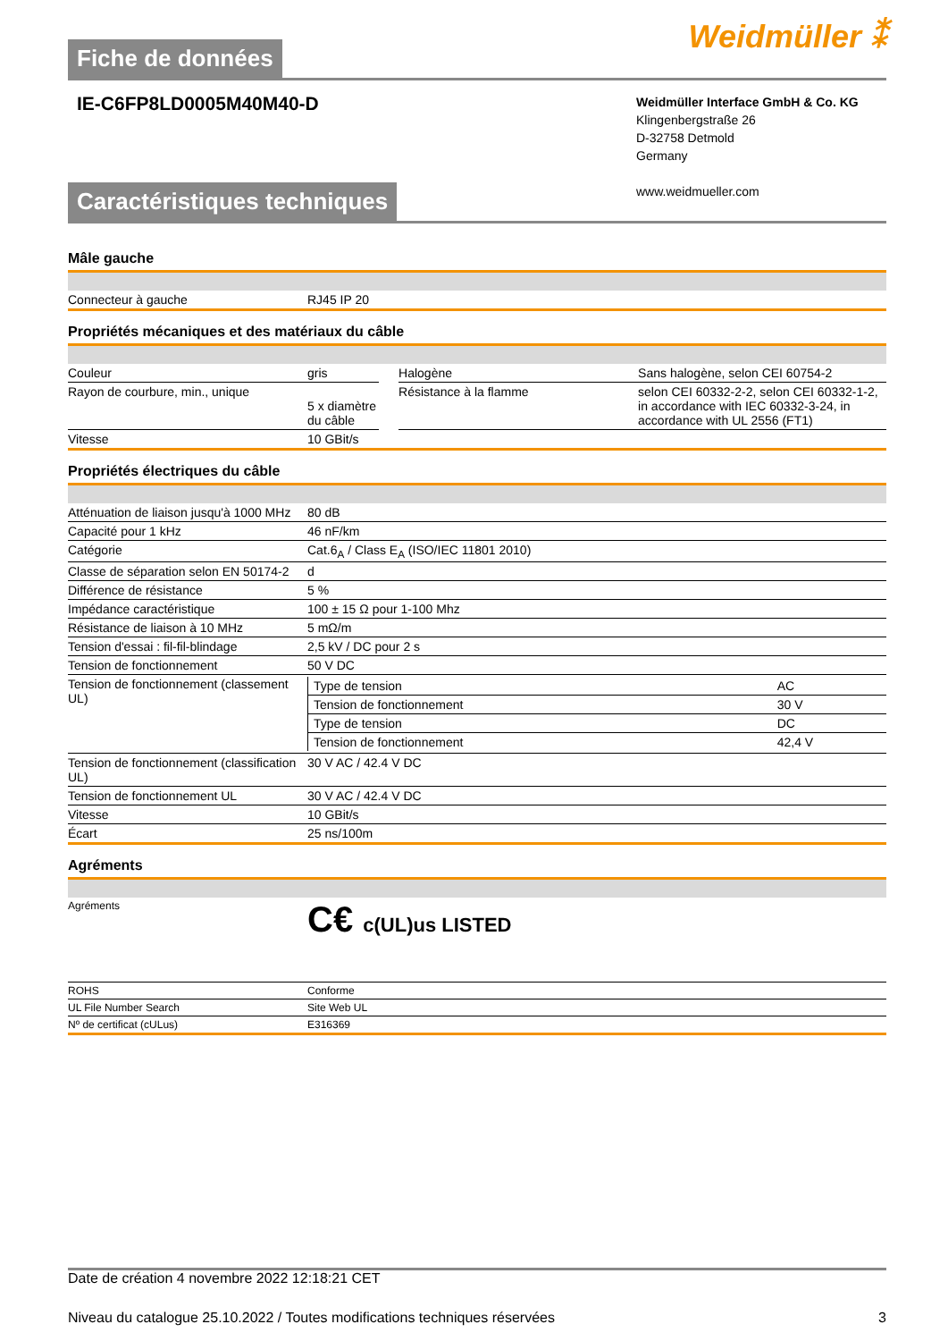Fiche de données
Weidmüller ⁑
IE-C6FP8LD0005M40M40-D
Weidmüller Interface GmbH & Co. KG
Klingenbergstraße 26
D-32758 Detmold
Germany
www.weidmueller.com
Caractéristiques techniques
Mâle gauche
| Connecteur à gauche | RJ45 IP 20 |
Propriétés mécaniques et des matériaux du câble
| Couleur | gris | | Halogène | Sans halogène, selon CEI 60754-2 |
| Rayon de courbure, min., unique | 5 x diamètre du câble | | Résistance à la flamme | selon CEI 60332-2-2, selon CEI 60332-1-2, in accordance with IEC 60332-3-24, in accordance with UL 2556 (FT1) |
| Vitesse | 10 GBit/s | | | |
Propriétés électriques du câble
| Atténuation de liaison jusqu'à 1000 MHz | 80 dB |
| Capacité pour 1 kHz | 46 nF/km |
| Catégorie | Cat.6<sub>A</sub> / Class E<sub>A</sub> (ISO/IEC 11801 2010) |
| Classe de séparation selon EN 50174-2 | d |
| Différence de résistance | 5 % |
| Impédance caractéristique | 100 ± 15 Ω pour 1-100 Mhz |
| Résistance de liaison à 10 MHz | 5 mΩ/m |
| Tension d'essai : fil-fil-blindage | 2,5 kV / DC pour 2 s |
| Tension de fonctionnement | 50 V DC |
| Tension de fonctionnement (classement UL) | / Type de tension / AC / / Tension de fonctionnement / 30 V / / Type de tension / DC / / Tension de fonctionnement / 42,4 V / |
| Tension de fonctionnement (classification UL) | 30 V AC / 42.4 V DC |
| Tension de fonctionnement UL | 30 V AC / 42.4 V DC |
| Vitesse | 10 GBit/s |
| Écart | 25 ns/100m |
Agréments
| Agréments | C€ c(UL)us LISTED |
| ROHS | Conforme |
| UL File Number Search | Site Web UL |
| Nº de certificat (cULus) | E316369 |
Date de création 4 novembre 2022 12:18:21 CET
Niveau du catalogue 25.10.2022 / Toutes modifications techniques réservées 3